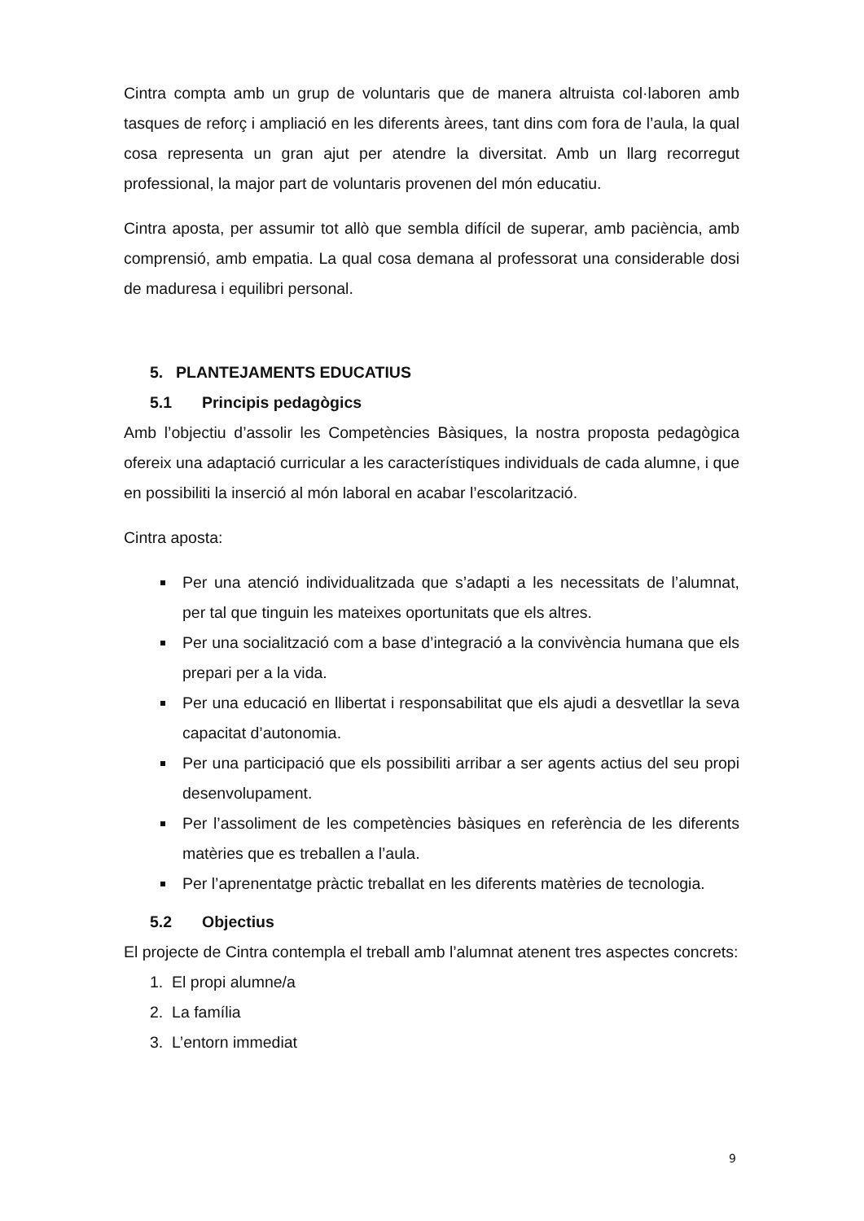Cintra compta amb un grup de voluntaris que de manera altruista col·laboren amb tasques de reforç i ampliació en les diferents àrees, tant dins com fora de l’aula, la qual cosa representa un gran ajut per atendre la diversitat. Amb un llarg recorregut professional, la major part de voluntaris provenen del món educatiu.
Cintra aposta, per assumir tot allò que sembla difícil de superar, amb paciència, amb comprensió, amb empatia. La qual cosa demana al professorat una considerable dosi de maduresa i equilibri personal.
5. PLANTEJAMENTS EDUCATIUS
5.1 Principis pedagògics
Amb l’objectiu d’assolir les Competències Bàsiques, la nostra proposta pedagògica ofereix una adaptació curricular a les característiques individuals de cada alumne, i que en possibiliti la inserció al món laboral en acabar l’escolarització.
Cintra aposta:
Per una atenció individualitzada que s’adapti a les necessitats de l’alumnat, per tal que tinguin les mateixes oportunitats que els altres.
Per una socialització com a base d’integració a la convivència humana que els prepari per a la vida.
Per una educació en llibertat i responsabilitat que els ajudi a desvetllar la seva capacitat d’autonomia.
Per una participació que els possibiliti arribar a ser agents actius del seu propi desenvolupament.
Per l’assoliment de les competències bàsiques en referència de les diferents matèries que es treballen a l’aula.
Per l’aprenentatge pràctic treballat en les diferents matèries de tecnologia.
5.2 Objectius
El projecte de Cintra contempla el treball amb l’alumnat atenent tres aspectes concrets:
1. El propi alumne/a
2. La família
3. L’entorn immediat
9